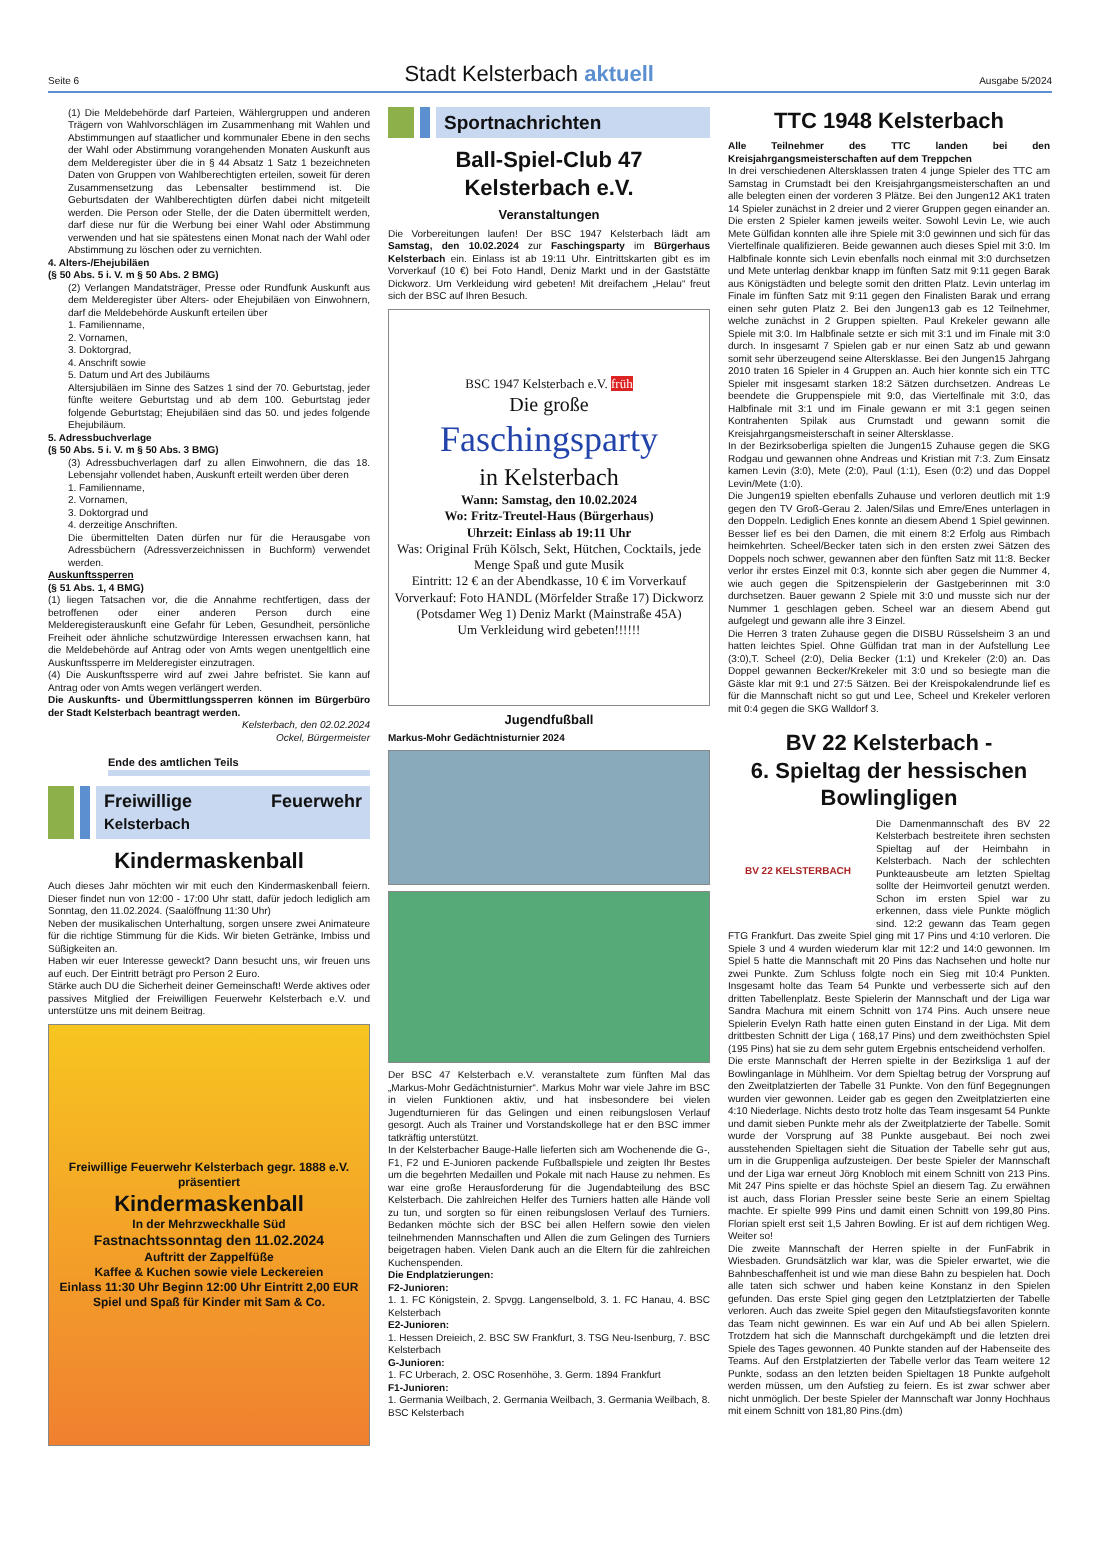Seite 6 Stadt Kelsterbach aktuell Ausgabe 5/2024
(1) Die Meldebehörde darf Parteien, Wählergruppen und anderen Trägern von Wahlvorschlägen im Zusammenhang mit Wahlen und Abstimmungen auf staatlicher und kommunaler Ebene in den sechs der Wahl oder Abstimmung vorangehenden Monaten Auskunft aus dem Melderegister über die in § 44 Absatz 1 Satz 1 bezeichneten Daten von Gruppen von Wahlberechtigten erteilen, soweit für deren Zusammensetzung das Lebensalter bestimmend ist. Die Geburtsdaten der Wahlberechtigten dürfen dabei nicht mitgeteilt werden. Die Person oder Stelle, der die Daten übermittelt werden, darf diese nur für die Werbung bei einer Wahl oder Abstimmung verwenden und hat sie spätestens einen Monat nach der Wahl oder Abstimmung zu löschen oder zu vernichten.
4. Alters-/Ehejubiläen
(§ 50 Abs. 5 i. V. m § 50 Abs. 2 BMG)
(2) Verlangen Mandatsträger, Presse oder Rundfunk Auskunft aus dem Melderegister über Alters- oder Ehejubiläen von Einwohnern, darf die Meldebehörde Auskunft erteilen über
1. Familienname,
2. Vornamen,
3. Doktorgrad,
4. Anschrift sowie
5. Datum und Art des Jubiläums
Altersjubiläen im Sinne des Satzes 1 sind der 70. Geburtstag, jeder fünfte weitere Geburtstag und ab dem 100. Geburtstag jeder folgende Geburtstag; Ehejubiläen sind das 50. und jedes folgende Ehejubiläum.
5. Adressbuchverlage
(§ 50 Abs. 5 i. V. m § 50 Abs. 3 BMG)
(3) Adressbuchverlagen darf zu allen Einwohnern, die das 18. Lebensjahr vollendet haben, Auskunft erteilt werden über deren
1. Familienname,
2. Vornamen,
3. Doktorgrad und
4. derzeitige Anschriften.
Die übermittelten Daten dürfen nur für die Herausgabe von Adressbüchern (Adressverzeichnissen in Buchform) verwendet werden.
Auskunftssperren
(§ 51 Abs. 1, 4 BMG)
(1) liegen Tatsachen vor, die die Annahme rechtfertigen, dass der betroffenen oder einer anderen Person durch eine Melderegisterauskunft eine Gefahr für Leben, Gesundheit, persönliche Freiheit oder ähnliche schutzwürdige Interessen erwachsen kann, hat die Meldebehörde auf Antrag oder von Amts wegen unentgeltlich eine Auskunftssperre im Melderegister einzutragen.
(4) Die Auskunftssperre wird auf zwei Jahre befristet. Sie kann auf Antrag oder von Amts wegen verlängert werden.
Die Auskunfts- und Übermittlungssperren können im Bürgerbüro der Stadt Kelsterbach beantragt werden.
Kelsterbach, den 02.02.2024
Ockel, Bürgermeister
Ende des amtlichen Teils
Freiwillige Feuerwehr Kelsterbach
Kindermaskenball
Auch dieses Jahr möchten wir mit euch den Kindermaskenball feiern. Dieser findet nun von 12:00 - 17:00 Uhr statt, dafür jedoch lediglich am Sonntag, den 11.02.2024. (Saalöffnung 11:30 Uhr)
Neben der musikalischen Unterhaltung, sorgen unsere zwei Animateure für die richtige Stimmung für die Kids. Wir bieten Getränke, Imbiss und Süßigkeiten an.
Haben wir euer Interesse geweckt? Dann besucht uns, wir freuen uns auf euch. Der Eintritt beträgt pro Person 2 Euro.
Stärke auch DU die Sicherheit deiner Gemeinschaft! Werde aktives oder passives Mitglied der Freiwilligen Feuerwehr Kelsterbach e.V. und unterstütze uns mit deinem Beitrag.
Freiwillige Feuerwehr Kelsterbach gegr. 1888 e.V. präsentiert
Kindermaskenball
In der Mehrzweckhalle Süd
Fastnachtssonntag den 11.02.2024
Auftritt der Zappelfüße
Kaffee & Kuchen sowie viele Leckereien
Einlass 11:30 Uhr Beginn 12:00 Uhr Eintritt 2,00 EUR
Spiel und Spaß für Kinder mit Sam & Co.
Sportnachrichten
Ball-Spiel-Club 47
Kelsterbach e.V.
Veranstaltungen
Die Vorbereitungen laufen! Der BSC 1947 Kelsterbach lädt am Samstag, den 10.02.2024 zur Faschingsparty im Bürgerhaus Kelsterbach ein. Einlass ist ab 19:11 Uhr. Eintrittskarten gibt es im Vorverkauf (10 €) bei Foto Handl, Deniz Markt und in der Gaststätte Dickworz. Um Verkleidung wird gebeten! Mit dreifachem „Helau“ freut sich der BSC auf Ihren Besuch.
BSC 1947 Kelsterbach e.V. früh
Die große
Faschingsparty
in Kelsterbach
Wann: Samstag, den 10.02.2024
Wo: Fritz-Treutel-Haus (Bürgerhaus)
Uhrzeit: Einlass ab 19:11 Uhr
Was: Original Früh Kölsch, Sekt, Hütchen, Cocktails, jede Menge Spaß und gute Musik
Eintritt: 12 € an der Abendkasse, 10 € im Vorverkauf
Vorverkauf: Foto HANDL (Mörfelder Straße 17) Dickworz (Potsdamer Weg 1) Deniz Markt (Mainstraße 45A)
Um Verkleidung wird gebeten!!!!!!
Jugendfußball
Markus-Mohr Gedächtnisturnier 2024
Der BSC 47 Kelsterbach e.V. veranstaltete zum fünften Mal das „Markus-Mohr Gedächtnisturnier“. Markus Mohr war viele Jahre im BSC in vielen Funktionen aktiv, und hat insbesondere bei vielen Jugendturnieren für das Gelingen und einen reibungslosen Verlauf gesorgt. Auch als Trainer und Vorstandskollege hat er den BSC immer tatkräftig unterstützt.
In der Kelsterbacher Bauge-Halle lieferten sich am Wochenende die G-, F1, F2 und E-Junioren packende Fußballspiele und zeigten Ihr Bestes um die begehrten Medaillen und Pokale mit nach Hause zu nehmen. Es war eine große Herausforderung für die Jugendabteilung des BSC Kelsterbach. Die zahlreichen Helfer des Turniers hatten alle Hände voll zu tun, und sorgten so für einen reibungslosen Verlauf des Turniers. Bedanken möchte sich der BSC bei allen Helfern sowie den vielen teilnehmenden Mannschaften und Allen die zum Gelingen des Turniers beigetragen haben. Vielen Dank auch an die Eltern für die zahlreichen Kuchenspenden.
Die Endplatzierungen:
F2-Junioren:
1. 1. FC Königstein, 2. Spvgg. Langenselbold, 3. 1. FC Hanau, 4. BSC Kelsterbach
E2-Junioren:
1. Hessen Dreieich, 2. BSC SW Frankfurt, 3. TSG Neu-Isenburg, 7. BSC Kelsterbach
G-Junioren:
1. FC Urberach, 2. OSC Rosenhöhe, 3. Germ. 1894 Frankfurt
F1-Junioren:
1. Germania Weilbach, 2. Germania Weilbach, 3. Germania Weilbach, 8. BSC Kelsterbach
TTC 1948 Kelsterbach
Alle Teilnehmer des TTC landen bei den Kreisjahrgangsmeisterschaften auf dem Treppchen
In drei verschiedenen Altersklassen traten 4 junge Spieler des TTC am Samstag in Crumstadt bei den Kreisjahrgangsmeisterschaften an und alle belegten einen der vorderen 3 Plätze. Bei den Jungen12 AK1 traten 14 Spieler zunächst in 2 dreier und 2 vierer Gruppen gegen einander an. Die ersten 2 Spieler kamen jeweils weiter. Sowohl Levin Le, wie auch Mete Gülfidan konnten alle ihre Spiele mit 3:0 gewinnen und sich für das Viertelfinale qualifizieren. Beide gewannen auch dieses Spiel mit 3:0. Im Halbfinale konnte sich Levin ebenfalls noch einmal mit 3:0 durchsetzen und Mete unterlag denkbar knapp im fünften Satz mit 9:11 gegen Barak aus Königstädten und belegte somit den dritten Platz. Levin unterlag im Finale im fünften Satz mit 9:11 gegen den Finalisten Barak und errang einen sehr guten Platz 2. Bei den Jungen13 gab es 12 Teilnehmer, welche zunächst in 2 Gruppen spielten. Paul Krekeler gewann alle Spiele mit 3:0. Im Halbfinale setzte er sich mit 3:1 und im Finale mit 3:0 durch. In insgesamt 7 Spielen gab er nur einen Satz ab und gewann somit sehr überzeugend seine Altersklasse. Bei den Jungen15 Jahrgang 2010 traten 16 Spieler in 4 Gruppen an. Auch hier konnte sich ein TTC Spieler mit insgesamt starken 18:2 Sätzen durchsetzen. Andreas Le beendete die Gruppenspiele mit 9:0, das Viertelfinale mit 3:0, das Halbfinale mit 3:1 und im Finale gewann er mit 3:1 gegen seinen Kontrahenten Spilak aus Crumstadt und gewann somit die Kreisjahrgangsmeisterschaft in seiner Altersklasse.
In der Bezirksoberliga spielten die Jungen15 Zuhause gegen die SKG Rodgau und gewannen ohne Andreas und Kristian mit 7:3. Zum Einsatz kamen Levin (3:0), Mete (2:0), Paul (1:1), Esen (0:2) und das Doppel Levin/Mete (1:0).
Die Jungen19 spielten ebenfalls Zuhause und verloren deutlich mit 1:9 gegen den TV Groß-Gerau 2. Jalen/Silas und Emre/Enes unterlagen in den Doppeln. Lediglich Enes konnte an diesem Abend 1 Spiel gewinnen.
Besser lief es bei den Damen, die mit einem 8:2 Erfolg aus Rimbach heimkehrten. Scheel/Becker taten sich in den ersten zwei Sätzen des Doppels noch schwer, gewannen aber den fünften Satz mit 11:8. Becker verlor ihr erstes Einzel mit 0:3, konnte sich aber gegen die Nummer 4, wie auch gegen die Spitzenspielerin der Gastgeberinnen mit 3:0 durchsetzen. Bauer gewann 2 Spiele mit 3:0 und musste sich nur der Nummer 1 geschlagen geben. Scheel war an diesem Abend gut aufgelegt und gewann alle ihre 3 Einzel.
Die Herren 3 traten Zuhause gegen die DISBU Rüsselsheim 3 an und hatten leichtes Spiel. Ohne Gülfidan trat man in der Aufstellung Lee (3:0),T. Scheel (2:0), Delia Becker (1:1) und Krekeler (2:0) an. Das Doppel gewannen Becker/Krekeler mit 3:0 und so besiegte man die Gäste klar mit 9:1 und 27:5 Sätzen. Bei der Kreispokalendrunde lief es für die Mannschaft nicht so gut und Lee, Scheel und Krekeler verloren mit 0:4 gegen die SKG Walldorf 3.
BV 22 Kelsterbach -
6. Spieltag der hessischen Bowlingligen
BV 22 KELSTERBACH
Die Damenmannschaft des BV 22 Kelsterbach bestreitete ihren sechsten Spieltag auf der Heimbahn in Kelsterbach. Nach der schlechten Punkteausbeute am letzten Spieltag sollte der Heimvorteil genutzt werden. Schon im ersten Spiel war zu erkennen, dass viele Punkte möglich sind. 12:2 gewann das Team gegen FTG Frankfurt. Das zweite Spiel ging mit 17 Pins und 4:10 verloren. Die Spiele 3 und 4 wurden wiederum klar mit 12:2 und 14:0 gewonnen. Im Spiel 5 hatte die Mannschaft mit 20 Pins das Nachsehen und holte nur zwei Punkte. Zum Schluss folgte noch ein Sieg mit 10:4 Punkten. Insgesamt holte das Team 54 Punkte und verbesserte sich auf den dritten Tabellenplatz. Beste Spielerin der Mannschaft und der Liga war Sandra Machura mit einem Schnitt von 174 Pins. Auch unsere neue Spielerin Evelyn Rath hatte einen guten Einstand in der Liga. Mit dem drittbesten Schnitt der Liga ( 168,17 Pins) und dem zweithöchsten Spiel (195 Pins) hat sie zu dem sehr gutem Ergebnis entscheidend verholfen.
Die erste Mannschaft der Herren spielte in der Bezirksliga 1 auf der Bowlinganlage in Mühlheim. Vor dem Spieltag betrug der Vorsprung auf den Zweitplatzierten der Tabelle 31 Punkte. Von den fünf Begegnungen wurden vier gewonnen. Leider gab es gegen den Zweitplatzierten eine 4:10 Niederlage. Nichts desto trotz holte das Team insgesamt 54 Punkte und damit sieben Punkte mehr als der Zweitplatzierte der Tabelle. Somit wurde der Vorsprung auf 38 Punkte ausgebaut. Bei noch zwei ausstehenden Spieltagen sieht die Situation der Tabelle sehr gut aus, um in die Gruppenliga aufzusteigen. Der beste Spieler der Mannschaft und der Liga war erneut Jörg Knobloch mit einem Schnitt von 213 Pins. Mit 247 Pins spielte er das höchste Spiel an diesem Tag. Zu erwähnen ist auch, dass Florian Pressler seine beste Serie an einem Spieltag machte. Er spielte 999 Pins und damit einen Schnitt von 199,80 Pins. Florian spielt erst seit 1,5 Jahren Bowling. Er ist auf dem richtigen Weg. Weiter so!
Die zweite Mannschaft der Herren spielte in der FunFabrik in Wiesbaden. Grundsätzlich war klar, was die Spieler erwartet, wie die Bahnbeschaffenheit ist und wie man diese Bahn zu bespielen hat. Doch alle taten sich schwer und haben keine Konstanz in den Spielen gefunden. Das erste Spiel ging gegen den Letztplatzierten der Tabelle verloren. Auch das zweite Spiel gegen den Mitaufstiegsfavoriten konnte das Team nicht gewinnen. Es war ein Auf und Ab bei allen Spielern. Trotzdem hat sich die Mannschaft durchgekämpft und die letzten drei Spiele des Tages gewonnen. 40 Punkte standen auf der Habenseite des Teams. Auf den Erstplatzierten der Tabelle verlor das Team weitere 12 Punkte, sodass an den letzten beiden Spieltagen 18 Punkte aufgeholt werden müssen, um den Aufstieg zu feiern. Es ist zwar schwer aber nicht unmöglich. Der beste Spieler der Mannschaft war Jonny Hochhaus mit einem Schnitt von 181,80 Pins.(dm)